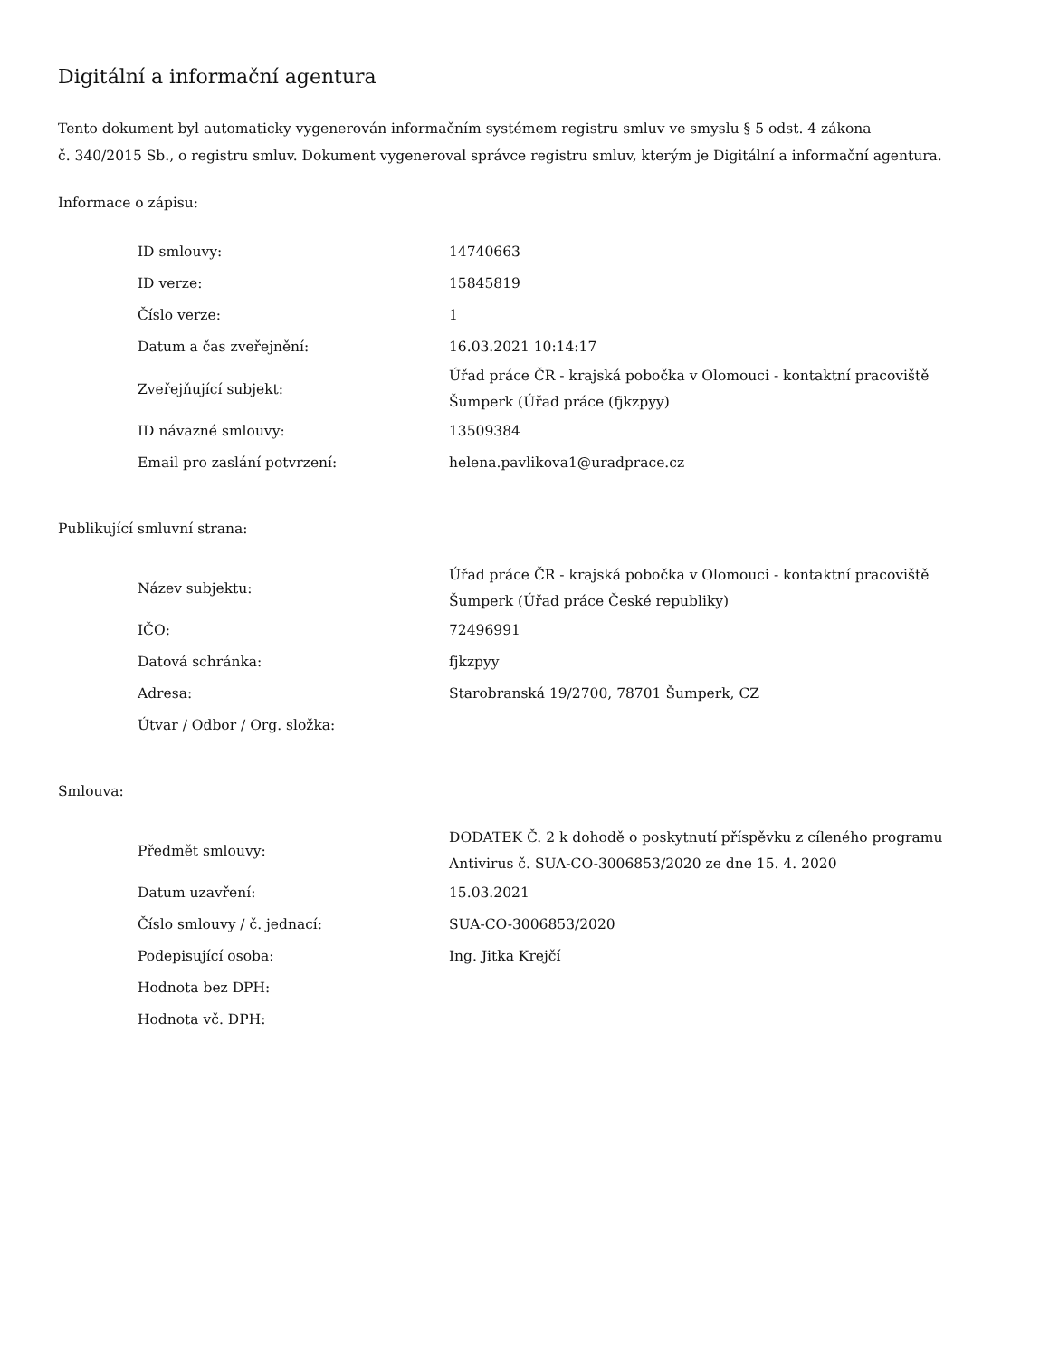Digitální a informační agentura
Tento dokument byl automaticky vygenerován informačním systémem registru smluv ve smyslu § 5 odst. 4 zákona
č. 340/2015 Sb., o registru smluv. Dokument vygeneroval správce registru smluv, kterým je Digitální a informační agentura.
Informace o zápisu:
| ID smlouvy: | 14740663 |
| ID verze: | 15845819 |
| Číslo verze: | 1 |
| Datum a čas zveřejnění: | 16.03.2021 10:14:17 |
| Zveřejňující subjekt: | Úřad práce ČR - krajská pobočka v Olomouci - kontaktní pracoviště Šumperk (Úřad práce (fjkzpyy) |
| ID návazné smlouvy: | 13509384 |
| Email pro zaslání potvrzení: | helena.pavlikova1@uradprace.cz |
Publikující smluvní strana:
| Název subjektu: | Úřad práce ČR - krajská pobočka v Olomouci - kontaktní pracoviště Šumperk (Úřad práce České republiky) |
| IČO: | 72496991 |
| Datová schránka: | fjkzpyy |
| Adresa: | Starobranská 19/2700, 78701 Šumperk, CZ |
| Útvar / Odbor / Org. složka: | |
Smlouva:
| Předmět smlouvy: | DODATEK Č. 2 k dohodě o poskytnutí příspěvku z cíleného programu Antivirus č. SUA-CO-3006853/2020 ze dne 15. 4. 2020 |
| Datum uzavření: | 15.03.2021 |
| Číslo smlouvy / č. jednací: | SUA-CO-3006853/2020 |
| Podepisující osoba: | Ing. Jitka Krejčí |
| Hodnota bez DPH: | |
| Hodnota vč. DPH: | |